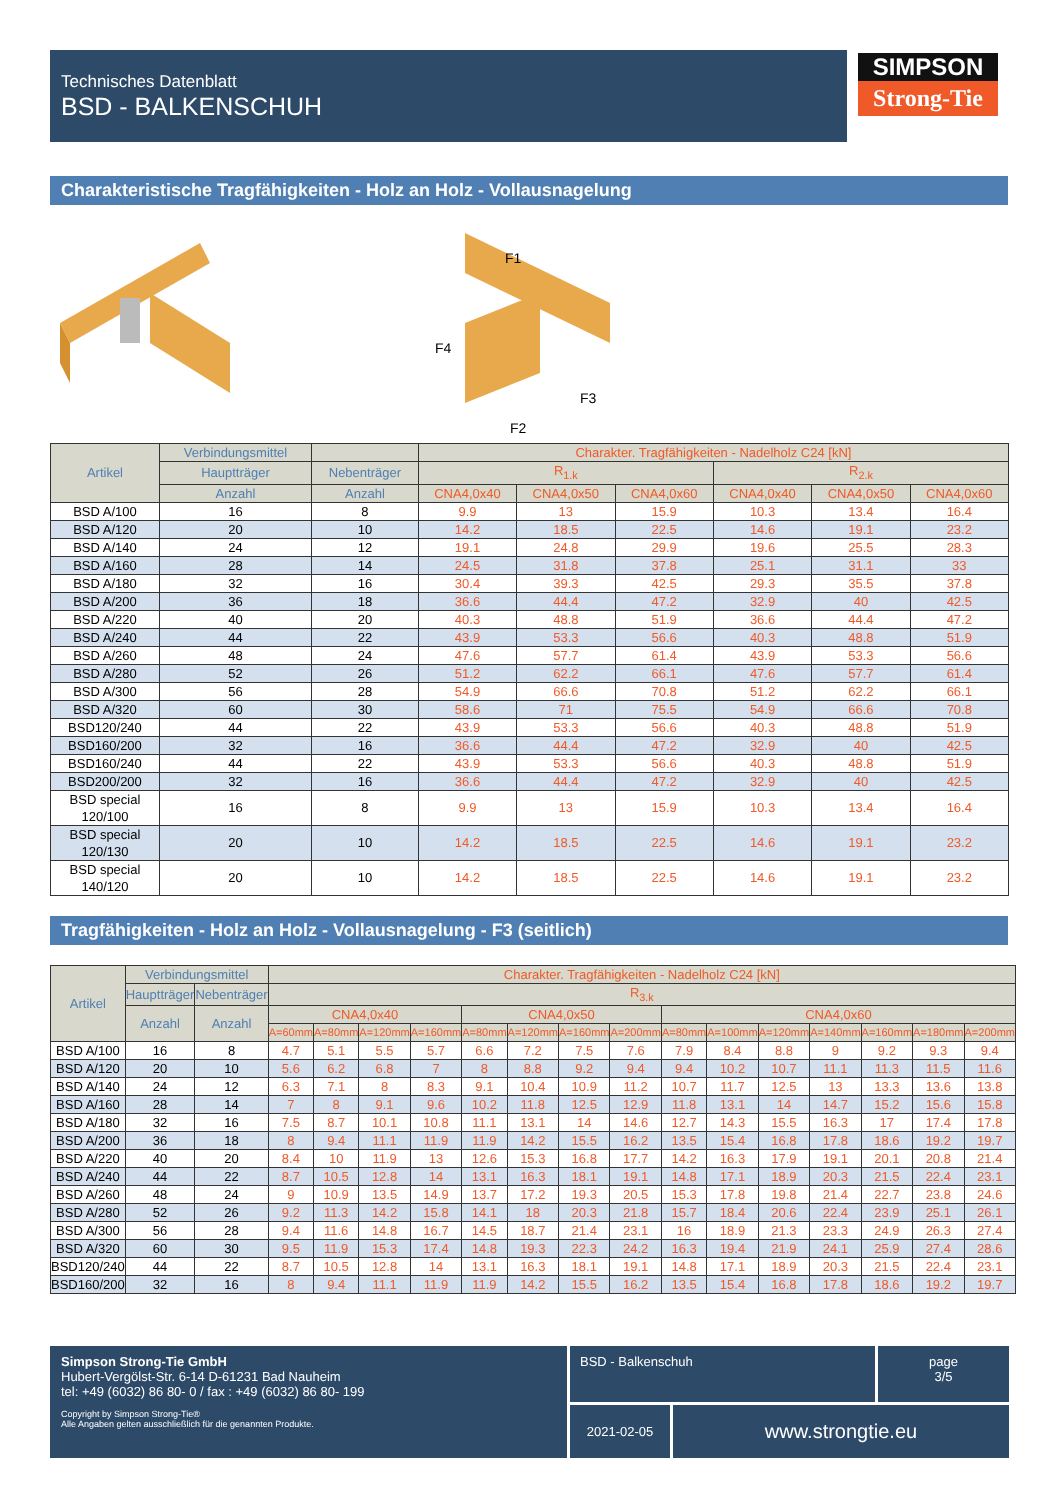Technisches Datenblatt
BSD - BALKENSCHUH
SIMPSON
Strong-Tie
Charakteristische Tragfähigkeiten - Holz an Holz - Vollausnagelung
F1
F4
F3
F2
| Artikel | Verbindungsmittel | | Charakter. Tragfähigkeiten - Nadelholz C24 [kN] | | | | | |
| --- | --- | --- | --- | --- | --- | --- | --- | --- |
| | Hauptträger | Nebenträger | R<sub>1.k</sub> | | | R<sub>2.k</sub> | | |
| | Anzahl | Anzahl | CNA4,0x40 | CNA4,0x50 | CNA4,0x60 | CNA4,0x40 | CNA4,0x50 | CNA4,0x60 |
| BSD A/100 | 16 | 8 | 9.9 | 13 | 15.9 | 10.3 | 13.4 | 16.4 |
| BSD A/120 | 20 | 10 | 14.2 | 18.5 | 22.5 | 14.6 | 19.1 | 23.2 |
| BSD A/140 | 24 | 12 | 19.1 | 24.8 | 29.9 | 19.6 | 25.5 | 28.3 |
| BSD A/160 | 28 | 14 | 24.5 | 31.8 | 37.8 | 25.1 | 31.1 | 33 |
| BSD A/180 | 32 | 16 | 30.4 | 39.3 | 42.5 | 29.3 | 35.5 | 37.8 |
| BSD A/200 | 36 | 18 | 36.6 | 44.4 | 47.2 | 32.9 | 40 | 42.5 |
| BSD A/220 | 40 | 20 | 40.3 | 48.8 | 51.9 | 36.6 | 44.4 | 47.2 |
| BSD A/240 | 44 | 22 | 43.9 | 53.3 | 56.6 | 40.3 | 48.8 | 51.9 |
| BSD A/260 | 48 | 24 | 47.6 | 57.7 | 61.4 | 43.9 | 53.3 | 56.6 |
| BSD A/280 | 52 | 26 | 51.2 | 62.2 | 66.1 | 47.6 | 57.7 | 61.4 |
| BSD A/300 | 56 | 28 | 54.9 | 66.6 | 70.8 | 51.2 | 62.2 | 66.1 |
| BSD A/320 | 60 | 30 | 58.6 | 71 | 75.5 | 54.9 | 66.6 | 70.8 |
| BSD120/240 | 44 | 22 | 43.9 | 53.3 | 56.6 | 40.3 | 48.8 | 51.9 |
| BSD160/200 | 32 | 16 | 36.6 | 44.4 | 47.2 | 32.9 | 40 | 42.5 |
| BSD160/240 | 44 | 22 | 43.9 | 53.3 | 56.6 | 40.3 | 48.8 | 51.9 |
| BSD200/200 | 32 | 16 | 36.6 | 44.4 | 47.2 | 32.9 | 40 | 42.5 |
| BSD special 120/100 | 16 | 8 | 9.9 | 13 | 15.9 | 10.3 | 13.4 | 16.4 |
| BSD special 120/130 | 20 | 10 | 14.2 | 18.5 | 22.5 | 14.6 | 19.1 | 23.2 |
| BSD special 140/120 | 20 | 10 | 14.2 | 18.5 | 22.5 | 14.6 | 19.1 | 23.2 |
Tragfähigkeiten - Holz an Holz - Vollausnagelung - F3 (seitlich)
| Artikel | Verbindungsmittel | | Charakter. Tragfähigkeiten - Nadelholz C24 [kN] | | | | | | | | | | | | | | |
| --- | --- | --- | --- | --- | --- | --- | --- | --- | --- | --- | --- | --- | --- | --- | --- | --- | --- |
| | Hauptträger | Nebenträger | R<sub>3.k</sub> | | | | | | | | | | | | | | |
| | Anzahl | Anzahl | CNA4,0x40 | | | | CNA4,0x50 | | | | CNA4,0x60 | | | | | | |
| | | | A=60mm | A=80mm | A=120mm | A=160mm | A=80mm | A=120mm | A=160mm | A=200mm | A=80mm | A=100mm | A=120mm | A=140mm | A=160mm | A=180mm | A=200mm |
| BSD A/100 | 16 | 8 | 4.7 | 5.1 | 5.5 | 5.7 | 6.6 | 7.2 | 7.5 | 7.6 | 7.9 | 8.4 | 8.8 | 9 | 9.2 | 9.3 | 9.4 |
| BSD A/120 | 20 | 10 | 5.6 | 6.2 | 6.8 | 7 | 8 | 8.8 | 9.2 | 9.4 | 9.4 | 10.2 | 10.7 | 11.1 | 11.3 | 11.5 | 11.6 |
| BSD A/140 | 24 | 12 | 6.3 | 7.1 | 8 | 8.3 | 9.1 | 10.4 | 10.9 | 11.2 | 10.7 | 11.7 | 12.5 | 13 | 13.3 | 13.6 | 13.8 |
| BSD A/160 | 28 | 14 | 7 | 8 | 9.1 | 9.6 | 10.2 | 11.8 | 12.5 | 12.9 | 11.8 | 13.1 | 14 | 14.7 | 15.2 | 15.6 | 15.8 |
| BSD A/180 | 32 | 16 | 7.5 | 8.7 | 10.1 | 10.8 | 11.1 | 13.1 | 14 | 14.6 | 12.7 | 14.3 | 15.5 | 16.3 | 17 | 17.4 | 17.8 |
| BSD A/200 | 36 | 18 | 8 | 9.4 | 11.1 | 11.9 | 11.9 | 14.2 | 15.5 | 16.2 | 13.5 | 15.4 | 16.8 | 17.8 | 18.6 | 19.2 | 19.7 |
| BSD A/220 | 40 | 20 | 8.4 | 10 | 11.9 | 13 | 12.6 | 15.3 | 16.8 | 17.7 | 14.2 | 16.3 | 17.9 | 19.1 | 20.1 | 20.8 | 21.4 |
| BSD A/240 | 44 | 22 | 8.7 | 10.5 | 12.8 | 14 | 13.1 | 16.3 | 18.1 | 19.1 | 14.8 | 17.1 | 18.9 | 20.3 | 21.5 | 22.4 | 23.1 |
| BSD A/260 | 48 | 24 | 9 | 10.9 | 13.5 | 14.9 | 13.7 | 17.2 | 19.3 | 20.5 | 15.3 | 17.8 | 19.8 | 21.4 | 22.7 | 23.8 | 24.6 |
| BSD A/280 | 52 | 26 | 9.2 | 11.3 | 14.2 | 15.8 | 14.1 | 18 | 20.3 | 21.8 | 15.7 | 18.4 | 20.6 | 22.4 | 23.9 | 25.1 | 26.1 |
| BSD A/300 | 56 | 28 | 9.4 | 11.6 | 14.8 | 16.7 | 14.5 | 18.7 | 21.4 | 23.1 | 16 | 18.9 | 21.3 | 23.3 | 24.9 | 26.3 | 27.4 |
| BSD A/320 | 60 | 30 | 9.5 | 11.9 | 15.3 | 17.4 | 14.8 | 19.3 | 22.3 | 24.2 | 16.3 | 19.4 | 21.9 | 24.1 | 25.9 | 27.4 | 28.6 |
| BSD120/240 | 44 | 22 | 8.7 | 10.5 | 12.8 | 14 | 13.1 | 16.3 | 18.1 | 19.1 | 14.8 | 17.1 | 18.9 | 20.3 | 21.5 | 22.4 | 23.1 |
| BSD160/200 | 32 | 16 | 8 | 9.4 | 11.1 | 11.9 | 11.9 | 14.2 | 15.5 | 16.2 | 13.5 | 15.4 | 16.8 | 17.8 | 18.6 | 19.2 | 19.7 |
Simpson Strong-Tie GmbH
Hubert-Vergölst-Str. 6-14 D-61231 Bad Nauheim
tel: +49 (6032) 86 80- 0 / fax : +49 (6032) 86 80- 199
Copyright by Simpson Strong-Tie®
Alle Angaben gelten ausschließlich für die genannten Produkte.
BSD - Balkenschuh page
3/5
2021-02-05
www.strongtie.eu